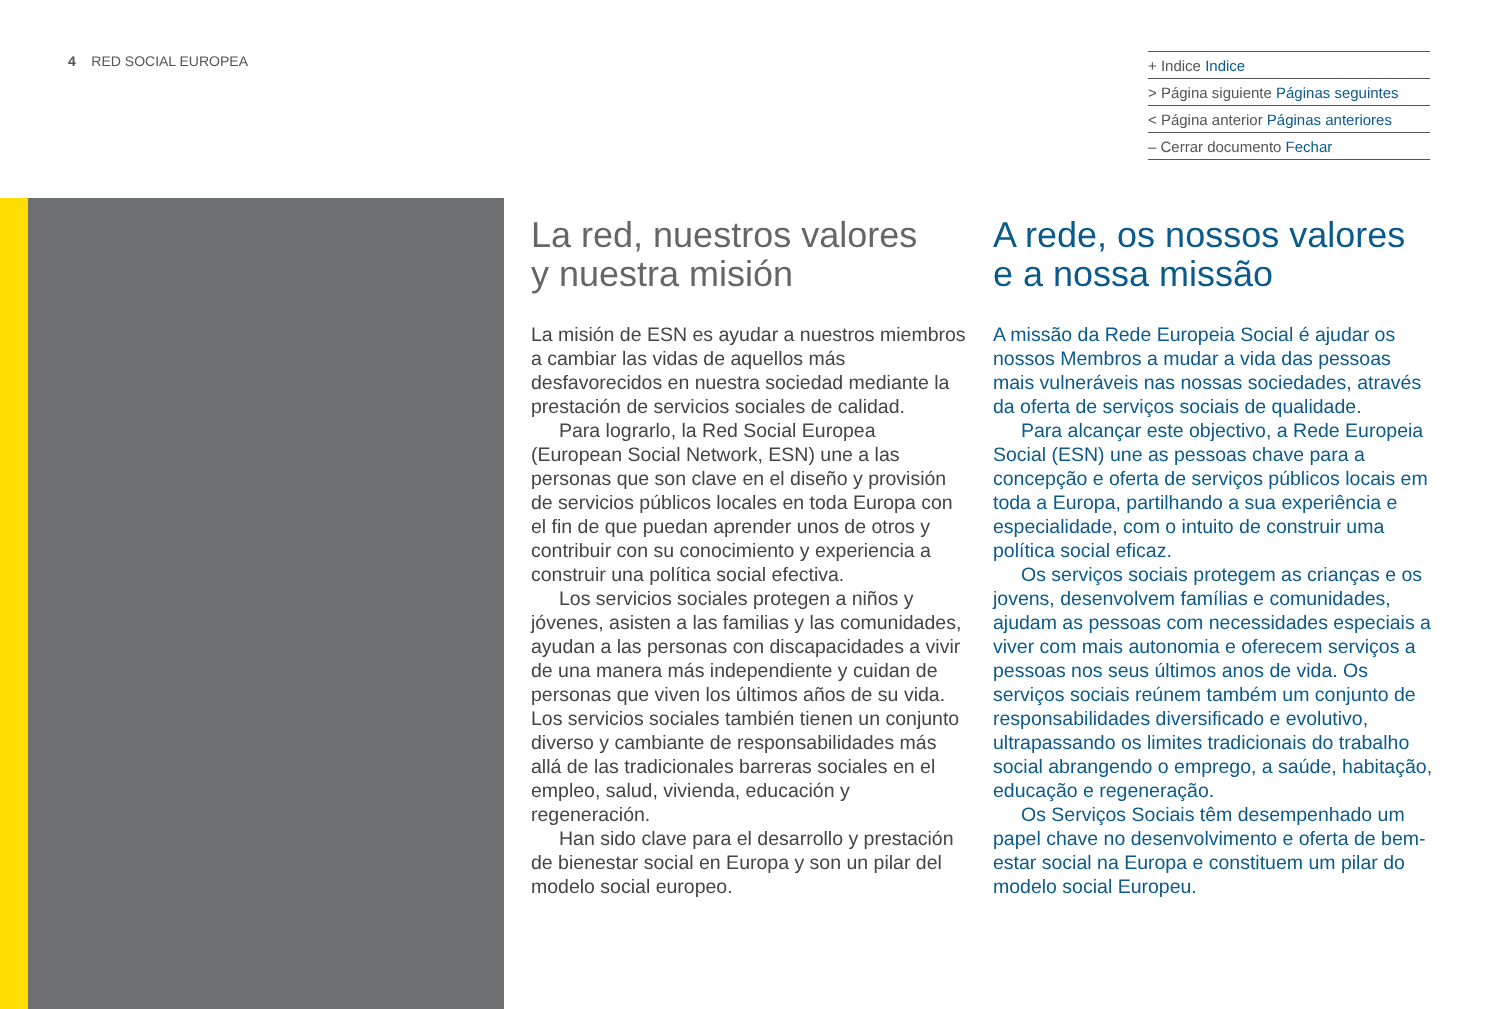4 RED SOCIAL EUROPEA
+ Indice Indice
> Página siguiente Páginas seguintes
< Página anterior Páginas anteriores
– Cerrar documento Fechar
La red, nuestros valores
y nuestra misión
La misión de ESN es ayudar a nuestros miembros a cambiar las vidas de aquellos más desfavorecidos en nuestra sociedad mediante la prestación de servicios sociales de calidad.
Para lograrlo, la Red Social Europea (European Social Network, ESN) une a las personas que son clave en el diseño y provisión de servicios públicos locales en toda Europa con el fin de que puedan aprender unos de otros y contribuir con su conocimiento y experiencia a construir una política social efectiva.
Los servicios sociales protegen a niños y jóvenes, asisten a las familias y las comunidades, ayudan a las personas con discapacidades a vivir de una manera más independiente y cuidan de personas que viven los últimos años de su vida. Los servicios sociales también tienen un conjunto diverso y cambiante de responsabilidades más allá de las tradicionales barreras sociales en el empleo, salud, vivienda, educación y regeneración.
Han sido clave para el desarrollo y prestación de bienestar social en Europa y son un pilar del modelo social europeo.
A rede, os nossos valores
e a nossa missão
A missão da Rede Europeia Social é ajudar os nossos Membros a mudar a vida das pessoas mais vulneráveis nas nossas sociedades, através da oferta de serviços sociais de qualidade.
Para alcançar este objectivo, a Rede Europeia Social (ESN) une as pessoas chave para a concepção e oferta de serviços públicos locais em toda a Europa, partilhando a sua experiência e especialidade, com o intuito de construir uma política social eficaz.
Os serviços sociais protegem as crianças e os jovens, desenvolvem famílias e comunidades, ajudam as pessoas com necessidades especiais a viver com mais autonomia e oferecem serviços a pessoas nos seus últimos anos de vida. Os serviços sociais reúnem também um conjunto de responsabilidades diversificado e evolutivo, ultrapassando os limites tradicionais do trabalho social abrangendo o emprego, a saúde, habitação, educação e regeneração.
Os Serviços Sociais têm desempenhado um papel chave no desenvolvimento e oferta de bem-estar social na Europa e constituem um pilar do modelo social Europeu.